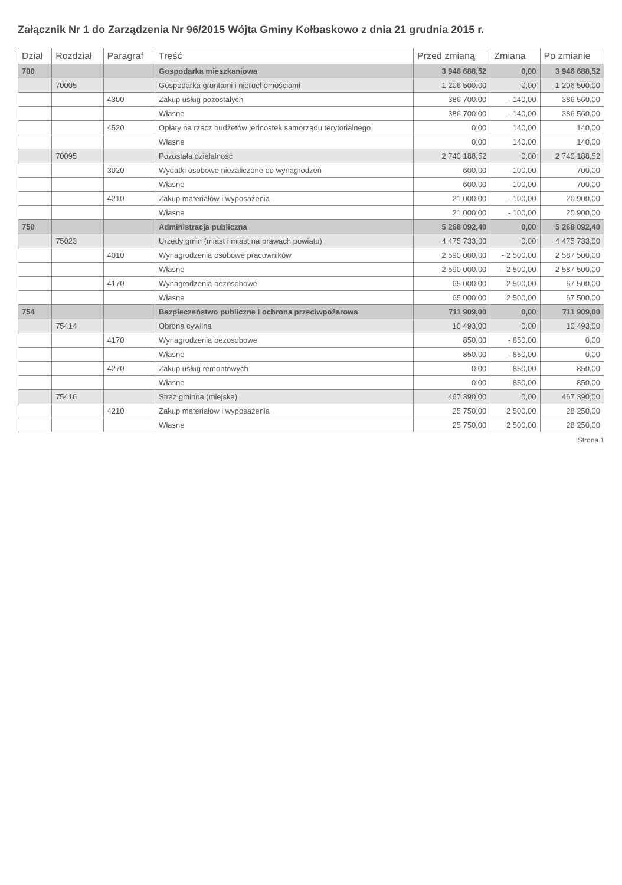Załącznik Nr 1 do Zarządzenia Nr 96/2015 Wójta Gminy Kołbaskowo z dnia 21 grudnia 2015 r.
| Dział | Rozdział | Paragraf | Treść | Przed zmianą | Zmiana | Po zmianie |
| --- | --- | --- | --- | --- | --- | --- |
| 700 | | | Gospodarka mieszkaniowa | 3 946 688,52 | 0,00 | 3 946 688,52 |
| | 70005 | | Gospodarka gruntami i nieruchomościami | 1 206 500,00 | 0,00 | 1 206 500,00 |
| | | 4300 | Zakup usług pozostałych | 386 700,00 | - 140,00 | 386 560,00 |
| | | | Własne | 386 700,00 | - 140,00 | 386 560,00 |
| | | 4520 | Opłaty na rzecz budżetów jednostek samorządu terytorialnego | 0,00 | 140,00 | 140,00 |
| | | | Własne | 0,00 | 140,00 | 140,00 |
| | 70095 | | Pozostała działalność | 2 740 188,52 | 0,00 | 2 740 188,52 |
| | | 3020 | Wydatki osobowe niezaliczone do wynagrodzeń | 600,00 | 100,00 | 700,00 |
| | | | Własne | 600,00 | 100,00 | 700,00 |
| | | 4210 | Zakup materiałów i wyposażenia | 21 000,00 | - 100,00 | 20 900,00 |
| | | | Własne | 21 000,00 | - 100,00 | 20 900,00 |
| 750 | | | Administracja publiczna | 5 268 092,40 | 0,00 | 5 268 092,40 |
| | 75023 | | Urzędy gmin (miast i miast na prawach powiatu) | 4 475 733,00 | 0,00 | 4 475 733,00 |
| | | 4010 | Wynagrodzenia osobowe pracowników | 2 590 000,00 | - 2 500,00 | 2 587 500,00 |
| | | | Własne | 2 590 000,00 | - 2 500,00 | 2 587 500,00 |
| | | 4170 | Wynagrodzenia bezosobowe | 65 000,00 | 2 500,00 | 67 500,00 |
| | | | Własne | 65 000,00 | 2 500,00 | 67 500,00 |
| 754 | | | Bezpieczeństwo publiczne i ochrona przeciwpożarowa | 711 909,00 | 0,00 | 711 909,00 |
| | 75414 | | Obrona cywilna | 10 493,00 | 0,00 | 10 493,00 |
| | | 4170 | Wynagrodzenia bezosobowe | 850,00 | - 850,00 | 0,00 |
| | | | Własne | 850,00 | - 850,00 | 0,00 |
| | | 4270 | Zakup usług remontowych | 0,00 | 850,00 | 850,00 |
| | | | Własne | 0,00 | 850,00 | 850,00 |
| | 75416 | | Straż gminna (miejska) | 467 390,00 | 0,00 | 467 390,00 |
| | | 4210 | Zakup materiałów i wyposażenia | 25 750,00 | 2 500,00 | 28 250,00 |
| | | | Własne | 25 750,00 | 2 500,00 | 28 250,00 |
Strona 1